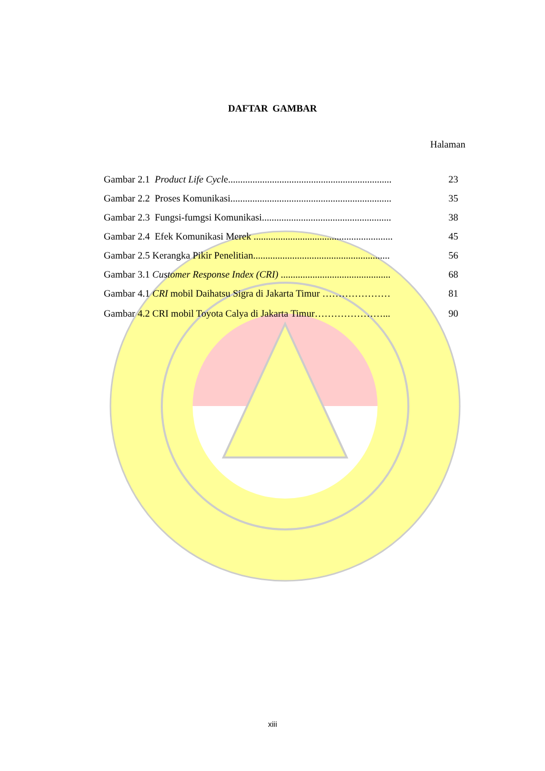DAFTAR GAMBAR
Halaman
Gambar 2.1 Product Life Cycle................................................................... 23
Gambar 2.2 Proses Komunikasi.................................................................. 35
Gambar 2.3 Fungsi-fumgsi Komunikasi..................................................... 38
Gambar 2.4 Efek Komunikasi Merek ......................................................... 45
Gambar 2.5 Kerangka Pikir Penelitian........................................................ 56
Gambar 3.1 Customer Response Index (CRI) ............................................. 68
Gambar 4.1 CRI mobil Daihatsu Sigra di Jakarta Timur ………………… 81
Gambar 4.2 CRI mobil Toyota Calya di Jakarta Timur…………………... 90
xiii